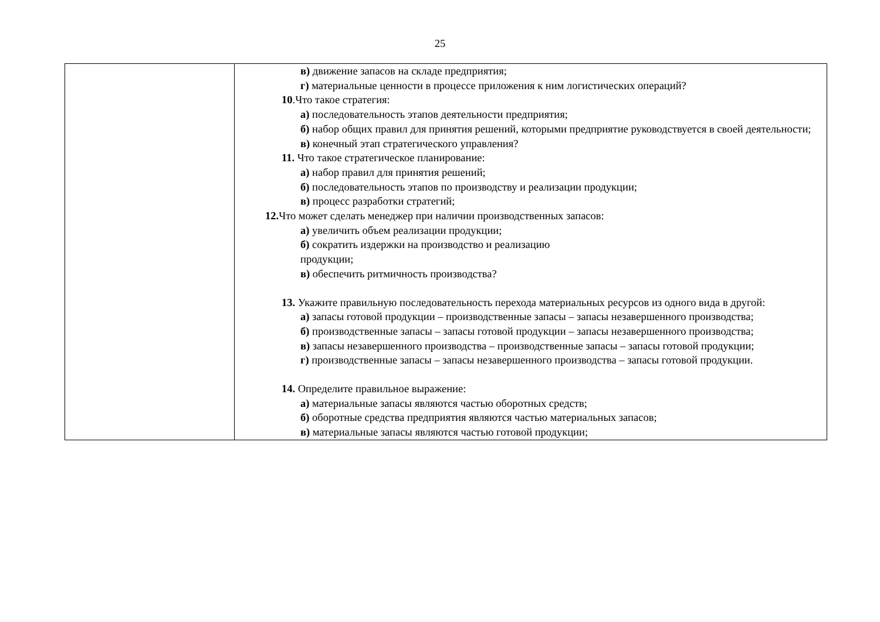25
| | в) движение запасов на складе предприятия; г) материальные ценности в процессе приложения к ним логистических операций? 10 .Что такое стратегия: а) последовательность этапов деятельности предприятия; б) набор общих правил для принятия решений, которыми предприятие руководствуется в своей деятельности; в) конечный этап стратегического управления? 11. Что такое стратегическое планирование: а) набор правил для принятия решений; б) последовательность этапов по производству и реализации продукции; в) процесс разработки стратегий; 12. Что может сделать менеджер при наличии производственных запасов: а) увеличить объем реализации продукции; б) сократить издержки на производство и реализацию продукции; в) обеспечить ритмичность производства? 13. Укажите правильную последовательность перехода материальных ресурсов из одного вида в другой: а) запасы готовой продукции – производственные запасы – запасы незавершенного производства; б) производственные запасы – запасы готовой продукции – запасы незавершенного производства; в) запасы незавершенного производства – производственные запасы – запасы готовой продукции; г) производственные запасы – запасы незавершенного производства – запасы готовой продукции. 14. Определите правильное выражение: а) материальные запасы являются частью оборотных средств; б) оборотные средства предприятия являются частью материальных запасов; в) материальные запасы являются частью готовой продукции; |